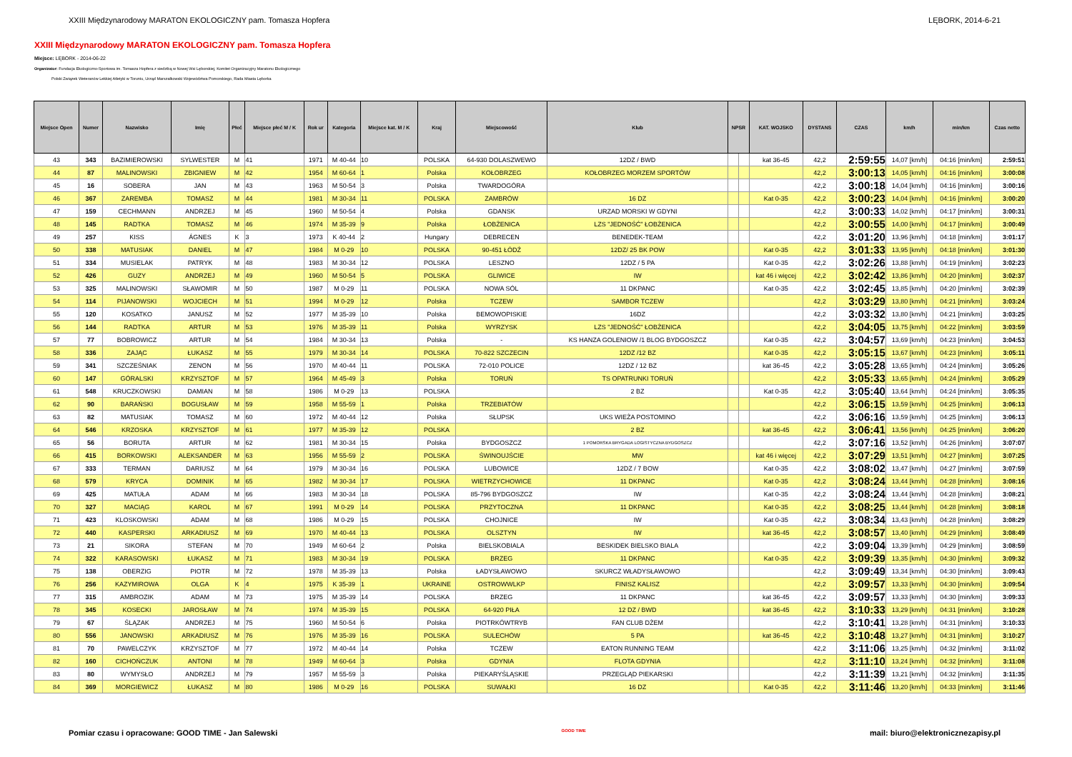XXIII Międzynarodowy MARATON EKOLOGICZNY pam. Tomasza Hopfera LĘBORK, 2014-6-21
XXIII Międzynarodowy MARATON EKOLOGICZNY pam. Tomasza Hopfera
Miejsce: LĘBORK - 2014-06-22
Organizator: Fundacja Ekologiczno-Sportowa im. Tomasza Hopfera z siedzibą w Nowej Wsi Lęborskiej, Komitet Organizacyjny Maratonu Ekologicznego
Polski Związek Weteranów Lekkiej Atletyki w Toruniu, Urząd Marszałkowski Województwa Pomorskiego, Rada Miasta Lęborka
| Miejsce Open | Numer | Nazwisko | Imię | Płeć | Miejsce płeć M / K | Rok ur | Kategoria | Miejsce kat. M / K | Kraj | Miejscowość | Klub | NPSR | | KAT. WOJSKO | DYSTANS | CZAS | km/h | min/km | Czas netto |
| --- | --- | --- | --- | --- | --- | --- | --- | --- | --- | --- | --- | --- | --- | --- | --- | --- | --- | --- | --- |
| 43 | 343 | BAZIMIEROWSKI | SYLWESTER | M | 41 | 1971 | M 40-44 | 10 | POLSKA | 64-930 DOLASZWEWO | 12DZ / BWD | | | kat 36-45 | 42,2 | 2:59:55 | 14,07 [km/h] | 04:16 [min/km] | 2:59:51 |
| 44 | 87 | MALINOWSKI | ZBIGNIEW | M | 42 | 1954 | M 60-64 | 1 | Polska | KOŁOBRZEG | KOŁOBRZEG MORZEM SPORTÓW | | | | 42,2 | 3:00:13 | 14,05 [km/h] | 04:16 [min/km] | 3:00:08 |
| 45 | 16 | SOBERA | JAN | M | 43 | 1963 | M 50-54 | 3 | Polska | TWARDOGÓRA | | | | | 42,2 | 3:00:18 | 14,04 [km/h] | 04:16 [min/km] | 3:00:16 |
| 46 | 367 | ZAREMBA | TOMASZ | M | 44 | 1981 | M 30-34 | 11 | POLSKA | ZAMBRÓW | 16 DZ | | | Kat 0-35 | 42,2 | 3:00:23 | 14,04 [km/h] | 04:16 [min/km] | 3:00:20 |
| 47 | 159 | CECHMANN | ANDRZEJ | M | 45 | 1960 | M 50-54 | 4 | Polska | GDANSK | URZAD MORSKI W GDYNI | | | | 42,2 | 3:00:33 | 14,02 [km/h] | 04:17 [min/km] | 3:00:31 |
| 48 | 145 | RADTKA | TOMASZ | M | 46 | 1974 | M 35-39 | 9 | Polska | ŁOBŻENICA | LZS "JEDNOŚĆ" ŁOBŻENICA | | | | 42,2 | 3:00:55 | 14,00 [km/h] | 04:17 [min/km] | 3:00:49 |
| 49 | 257 | KISS | ÁGNES | K | 3 | 1973 | K 40-44 | 2 | Hungary | DEBRECEN | BENEDEK-TEAM | | | | 42,2 | 3:01:20 | 13,96 [km/h] | 04:18 [min/km] | 3:01:17 |
| 50 | 338 | MATUSIAK | DANIEL | M | 47 | 1984 | M 0-29 | 10 | POLSKA | 90-451 ŁÓDŹ | 12DZ/ 25 BK POW | | | Kat 0-35 | 42,2 | 3:01:33 | 13,95 [km/h] | 04:18 [min/km] | 3:01:30 |
| 51 | 334 | MUSIELAK | PATRYK | M | 48 | 1983 | M 30-34 | 12 | POLSKA | LESZNO | 12DZ / 5 PA | | | Kat 0-35 | 42,2 | 3:02:26 | 13,88 [km/h] | 04:19 [min/km] | 3:02:23 |
| 52 | 426 | GUZY | ANDRZEJ | M | 49 | 1960 | M 50-54 | 5 | POLSKA | GLIWICE | IW | | | kat 46 i więcej | 42,2 | 3:02:42 | 13,86 [km/h] | 04:20 [min/km] | 3:02:37 |
| 53 | 325 | MALINOWSKI | SŁAWOMIR | M | 50 | 1987 | M 0-29 | 11 | POLSKA | NOWA SÓL | 11 DKPANC | | | Kat 0-35 | 42,2 | 3:02:45 | 13,85 [km/h] | 04:20 [min/km] | 3:02:39 |
| 54 | 114 | PIJANOWSKI | WOJCIECH | M | 51 | 1994 | M 0-29 | 12 | Polska | TCZEW | SAMBOR TCZEW | | | | 42,2 | 3:03:29 | 13,80 [km/h] | 04:21 [min/km] | 3:03:24 |
| 55 | 120 | KOSATKO | JANUSZ | M | 52 | 1977 | M 35-39 | 10 | Polska | BEMOWOPISKIE | 16DZ | | | | 42,2 | 3:03:32 | 13,80 [km/h] | 04:21 [min/km] | 3:03:25 |
| 56 | 144 | RADTKA | ARTUR | M | 53 | 1976 | M 35-39 | 11 | Polska | WYRZYSK | LZS "JEDNOŚĆ" ŁOBŻENICA | | | | 42,2 | 3:04:05 | 13,75 [km/h] | 04:22 [min/km] | 3:03:59 |
| 57 | 77 | BOBROWICZ | ARTUR | M | 54 | 1984 | M 30-34 | 13 | Polska | - | KS HANZA GOLENIOW /1 BLOG BYDGOSZCZ | | | Kat 0-35 | 42,2 | 3:04:57 | 13,69 [km/h] | 04:23 [min/km] | 3:04:53 |
| 58 | 336 | ZAJĄC | ŁUKASZ | M | 55 | 1979 | M 30-34 | 14 | POLSKA | 70-822 SZCZECIN | 12DZ /12 BZ | | | Kat 0-35 | 42,2 | 3:05:15 | 13,67 [km/h] | 04:23 [min/km] | 3:05:11 |
| 59 | 341 | SZCZEŚNIAK | ZENON | M | 56 | 1970 | M 40-44 | 11 | POLSKA | 72-010 POLICE | 12DZ / 12 BZ | | | kat 36-45 | 42,2 | 3:05:28 | 13,65 [km/h] | 04:24 [min/km] | 3:05:26 |
| 60 | 147 | GÓRALSKI | KRZYSZTOF | M | 57 | 1964 | M 45-49 | 3 | Polska | TORUŃ | TS OPATRUNKI TORUŃ | | | | 42,2 | 3:05:33 | 13,65 [km/h] | 04:24 [min/km] | 3:05:29 |
| 61 | 548 | KRUCZKOWSKI | DAMIAN | M | 58 | 1986 | M 0-29 | 13 | POLSKA | | 2 BZ | | | Kat 0-35 | 42,2 | 3:05:40 | 13,64 [km/h] | 04:24 [min/km] | 3:05:35 |
| 62 | 90 | BARAŃSKI | BOGUSŁAW | M | 59 | 1958 | M 55-59 | 1 | Polska | TRZEBIATÓW | | | | | 42,2 | 3:06:15 | 13,59 [km/h] | 04:25 [min/km] | 3:06:13 |
| 63 | 82 | MATUSIAK | TOMASZ | M | 60 | 1972 | M 40-44 | 12 | Polska | SŁUPSK | UKS WIEŻA POSTOMINO | | | | 42,2 | 3:06:16 | 13,59 [km/h] | 04:25 [min/km] | 3:06:13 |
| 64 | 546 | KRZOSKA | KRZYSZTOF | M | 61 | 1977 | M 35-39 | 12 | POLSKA | | 2 BZ | | | kat 36-45 | 42,2 | 3:06:41 | 13,56 [km/h] | 04:25 [min/km] | 3:06:20 |
| 65 | 56 | BORUTA | ARTUR | M | 62 | 1981 | M 30-34 | 15 | Polska | BYDGOSZCZ | 1 POMORSKA BRYGADA LOGISTYCZNA BYDGOSZCZ | | | | 42,2 | 3:07:16 | 13,52 [km/h] | 04:26 [min/km] | 3:07:07 |
| 66 | 415 | BORKOWSKI | ALEKSANDER | M | 63 | 1956 | M 55-59 | 2 | POLSKA | ŚWINOUJŚCIE | MW | | | kat 46 i więcej | 42,2 | 3:07:29 | 13,51 [km/h] | 04:27 [min/km] | 3:07:25 |
| 67 | 333 | TERMAN | DARIUSZ | M | 64 | 1979 | M 30-34 | 16 | POLSKA | LUBOWICE | 12DZ / 7 BOW | | | Kat 0-35 | 42,2 | 3:08:02 | 13,47 [km/h] | 04:27 [min/km] | 3:07:59 |
| 68 | 579 | KRYCA | DOMINIK | M | 65 | 1982 | M 30-34 | 17 | POLSKA | WIETRZYCHOWICE | 11 DKPANC | | | Kat 0-35 | 42,2 | 3:08:24 | 13,44 [km/h] | 04:28 [min/km] | 3:08:16 |
| 69 | 425 | MATUŁA | ADAM | M | 66 | 1983 | M 30-34 | 18 | POLSKA | 85-796 BYDGOSZCZ | IW | | | Kat 0-35 | 42,2 | 3:08:24 | 13,44 [km/h] | 04:28 [min/km] | 3:08:21 |
| 70 | 327 | MACIĄG | KAROL | M | 67 | 1991 | M 0-29 | 14 | POLSKA | PRZYTOCZNA | 11 DKPANC | | | Kat 0-35 | 42,2 | 3:08:25 | 13,44 [km/h] | 04:28 [min/km] | 3:08:18 |
| 71 | 423 | KLOSKOWSKI | ADAM | M | 68 | 1986 | M 0-29 | 15 | POLSKA | CHOJNICE | IW | | | Kat 0-35 | 42,2 | 3:08:34 | 13,43 [km/h] | 04:28 [min/km] | 3:08:29 |
| 72 | 440 | KASPERSKI | ARKADIUSZ | M | 69 | 1970 | M 40-44 | 13 | POLSKA | OLSZTYN | IW | | | kat 36-45 | 42,2 | 3:08:57 | 13,40 [km/h] | 04:29 [min/km] | 3:08:49 |
| 73 | 21 | SIKORA | STEFAN | M | 70 | 1949 | M 60-64 | 2 | Polska | BIELSKOBIALA | BESKIDEK BIELSKO BIALA | | | | 42,2 | 3:09:04 | 13,39 [km/h] | 04:29 [min/km] | 3:08:59 |
| 74 | 322 | KARASOWSKI | ŁUKASZ | M | 71 | 1983 | M 30-34 | 19 | POLSKA | BRZEG | 11 DKPANC | | | Kat 0-35 | 42,2 | 3:09:39 | 13,35 [km/h] | 04:30 [min/km] | 3:09:32 |
| 75 | 138 | OBERZIG | PIOTR | M | 72 | 1978 | M 35-39 | 13 | Polska | ŁADYSŁAWOWO | SKURCZ WŁADYSŁAWOWO | | | | 42,2 | 3:09:49 | 13,34 [km/h] | 04:30 [min/km] | 3:09:43 |
| 76 | 256 | KAZYMIROWA | OLGA | K | 4 | 1975 | K 35-39 | 1 | UKRAINE | OSTROWWLKP | FINISZ KALISZ | | | | 42,2 | 3:09:57 | 13,33 [km/h] | 04:30 [min/km] | 3:09:54 |
| 77 | 315 | AMBROZIK | ADAM | M | 73 | 1975 | M 35-39 | 14 | POLSKA | BRZEG | 11 DKPANC | | | kat 36-45 | 42,2 | 3:09:57 | 13,33 [km/h] | 04:30 [min/km] | 3:09:33 |
| 78 | 345 | KOSECKI | JAROSŁAW | M | 74 | 1974 | M 35-39 | 15 | POLSKA | 64-920 PIŁA | 12 DZ / BWD | | | kat 36-45 | 42,2 | 3:10:33 | 13,29 [km/h] | 04:31 [min/km] | 3:10:28 |
| 79 | 67 | ŚLĄZAK | ANDRZEJ | M | 75 | 1960 | M 50-54 | 6 | Polska | PIOTRKÓWTRYB | FAN CLUB DŻEM | | | | 42,2 | 3:10:41 | 13,28 [km/h] | 04:31 [min/km] | 3:10:33 |
| 80 | 556 | JANOWSKI | ARKADIUSZ | M | 76 | 1976 | M 35-39 | 16 | POLSKA | SULECHÓW | 5 PA | | | kat 36-45 | 42,2 | 3:10:48 | 13,27 [km/h] | 04:31 [min/km] | 3:10:27 |
| 81 | 70 | PAWELCZYK | KRZYSZTOF | M | 77 | 1972 | M 40-44 | 14 | Polska | TCZEW | EATON RUNNING TEAM | | | | 42,2 | 3:11:06 | 13,25 [km/h] | 04:32 [min/km] | 3:11:02 |
| 82 | 160 | CICHOŃCZUK | ANTONI | M | 78 | 1949 | M 60-64 | 3 | Polska | GDYNIA | FLOTA GDYNIA | | | | 42,2 | 3:11:10 | 13,24 [km/h] | 04:32 [min/km] | 3:11:08 |
| 83 | 80 | WYMYSŁO | ANDRZEJ | M | 79 | 1957 | M 55-59 | 3 | Polska | PIEKARYŚLĄSKIE | PRZEGLĄD PIEKARSKI | | | | 42,2 | 3:11:39 | 13,21 [km/h] | 04:32 [min/km] | 3:11:35 |
| 84 | 369 | MORGIEWICZ | ŁUKASZ | M | 80 | 1986 | M 0-29 | 16 | POLSKA | SUWAŁKI | 16 DZ | | | Kat 0-35 | 42,2 | 3:11:46 | 13,20 [km/h] | 04:33 [min/km] | 3:11:46 |
Pomiar czasu i opracowane: GOOD TIME - Jan Salewski GOOD TIME mail: biuro@elektronicznezapisy.pl